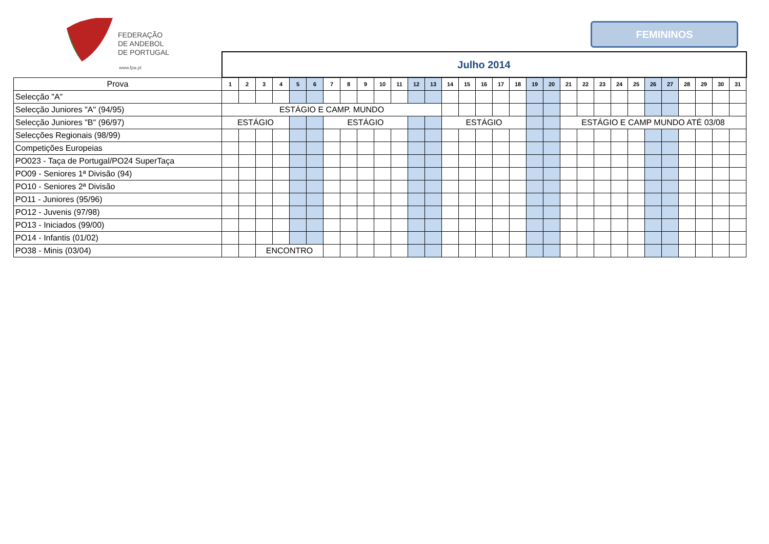FEDERAÇÃO
DE ANDEBOL
DE PORTUGAL
www.fpa.pt
FEMININOS
| | Julho 2014 | | | | | | | | | | | | | | | | | | | | | | | | | | | | | | |
| Prova | 1 | 2 | 3 | 4 | 5 | 6 | 7 | 8 | 9 | 10 | 11 | 12 | 13 | 14 | 15 | 16 | 17 | 18 | 19 | 20 | 21 | 22 | 23 | 24 | 25 | 26 | 27 | 28 | 29 | 30 | 31 |
| Selecção "A" | | | | | | | | | | | | | | | | | | | | | | | | | | | | | | | |
| Selecção Juniores "A" (94/95) | ESTÁGIO E CAMP. MUNDO | | | | | | | | | | | | | | | | | | | | | | | | | | | | | | |
| Selecção Juniores "B" (96/97) | ESTÁGIO | | | | | | ESTÁGIO | | | | | | | ESTÁGIO | | | | | | | ESTÁGIO E CAMP MUNDO ATÉ 03/08 | | | | | | | | | | |
| Selecções Regionais (98/99) | | | | | | | | | | | | | | | | | | | | | | | | | | | | | | | |
| Competições Europeias | | | | | | | | | | | | | | | | | | | | | | | | | | | | | | | |
| PO023 - Taça de Portugal/PO24 SuperTaça | | | | | | | | | | | | | | | | | | | | | | | | | | | | | | | |
| PO09 - Seniores 1ª Divisão (94) | | | | | | | | | | | | | | | | | | | | | | | | | | | | | | | |
| PO10 - Seniores 2ª Divisão | | | | | | | | | | | | | | | | | | | | | | | | | | | | | | | |
| PO11 - Juniores (95/96) | | | | | | | | | | | | | | | | | | | | | | | | | | | | | | | |
| PO12 - Juvenis (97/98) | | | | | | | | | | | | | | | | | | | | | | | | | | | | | | | |
| PO13 - Iniciados (99/00) | | | | | | | | | | | | | | | | | | | | | | | | | | | | | | | |
| PO14 - Infantis (01/02) | | | | | | | | | | | | | | | | | | | | | | | | | | | | | | | |
| PO38 - Minis (03/04) | | | ENCONTRO | | | | | | | | | | | | | | | | | | | | | | | | | | | | |